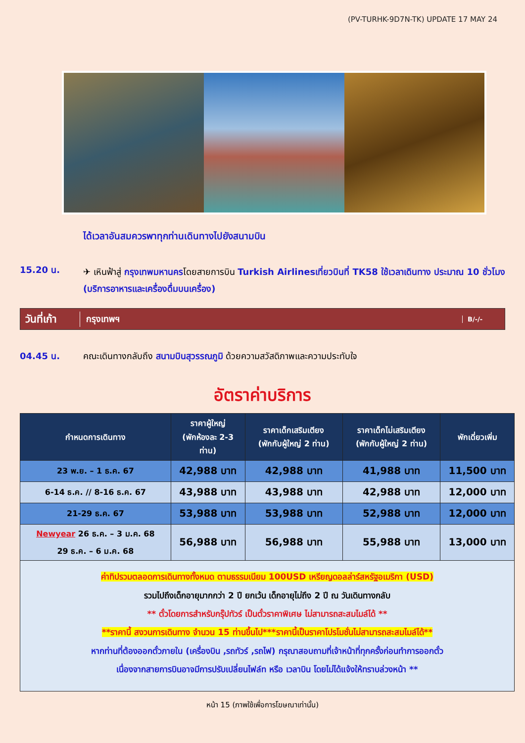(PV-TURHK-9D7N-TK) UPDATE 17 MAY 24
ได้เวลาอันสมควรพาทุกท่านเดินทางไปยังสนามบิน
15.20 น.
✈ เหินฟ้าสู่ กรุงเทพมหานครโดยสายการบิน Turkish Airlinesเที่ยวบินที่ TK58 ใช้เวลาเดินทาง ประมาณ 10 ชั่วโมง (บริการอาหารและเครื่องดื่มบนเครื่อง)
วันที่เก้า
กรุงเทพฯ
B/-/-
04.45 น. คณะเดินทางกลับถึง สนามบินสุวรรณภูมิ ด้วยความสวัสดิภาพและความประทับใจ
อัตราค่าบริการ
| กำหนดการเดินทาง | ราคาผู้ใหญ่ (พักห้องละ 2-3 ท่าน) | ราคาเด็กเสริมเตียง (พักกับผู้ใหญ่ 2 ท่าน) | ราคาเด็กไม่เสริมเตียง (พักกับผู้ใหญ่ 2 ท่าน) | พักเดี่ยวเพิ่ม |
| --- | --- | --- | --- | --- |
| 23 พ.ย. – 1 ธ.ค. 67 | 42,988 บาท | 42,988 บาท | 41,988 บาท | 11,500 บาท |
| 6-14 ธ.ค. // 8-16 ธ.ค. 67 | 43,988 บาท | 43,988 บาท | 42,988 บาท | 12,000 บาท |
| 21-29 ธ.ค. 67 | 53,988 บาท | 53,988 บาท | 52,988 บาท | 12,000 บาท |
| Newyear 26 ธ.ค. – 3 ม.ค. 68 29 ธ.ค. – 6 ม.ค. 68 | 56,988 บาท | 56,988 บาท | 55,988 บาท | 13,000 บาท |
ค่าทิปรวมตลอดการเดินทางทั้งหมด ตามธรรมเนียม 100USD เหรียญดอลล่าร์สหรัฐอเมริกา (USD)
รวมไปถึงเด็กอายุมากกว่า 2 ปี ยกเว้น เด็กอายุไม่ถึง 2 ปี ณ วันเดินทางกลับ
** ตั๋วโดยการสำหรับกรุ๊ปทัวร์ เป็นตั๋วราคาพิเศษ ไม่สามารถสะสมไมล์ได้ **
**ราคานี้ สงวนการเดินทาง จำนวน 15 ท่านขึ้นไป***ราคานี้เป็นราคาโปรโมชั่นไม่สามารถสะสมไมล์ได้**
หากท่านที่ต้องออกตั๋วภายใน (เครื่องบิน ,รถทัวร์ ,รถไฟ) กรุณาสอบถามที่เจ้าหน้าที่ทุกครั้งก่อนทำการออกตั๋ว
เนื่องจากสายการบินอาจมีการปรับเปลี่ยนไฟล์ท หรือ เวลาบิน โดยไม่ได้แจ้งให้ทราบล่วงหน้า **
หน้า 15 (ภาพใช้เพื่อการโฆษณาเท่านั้น)